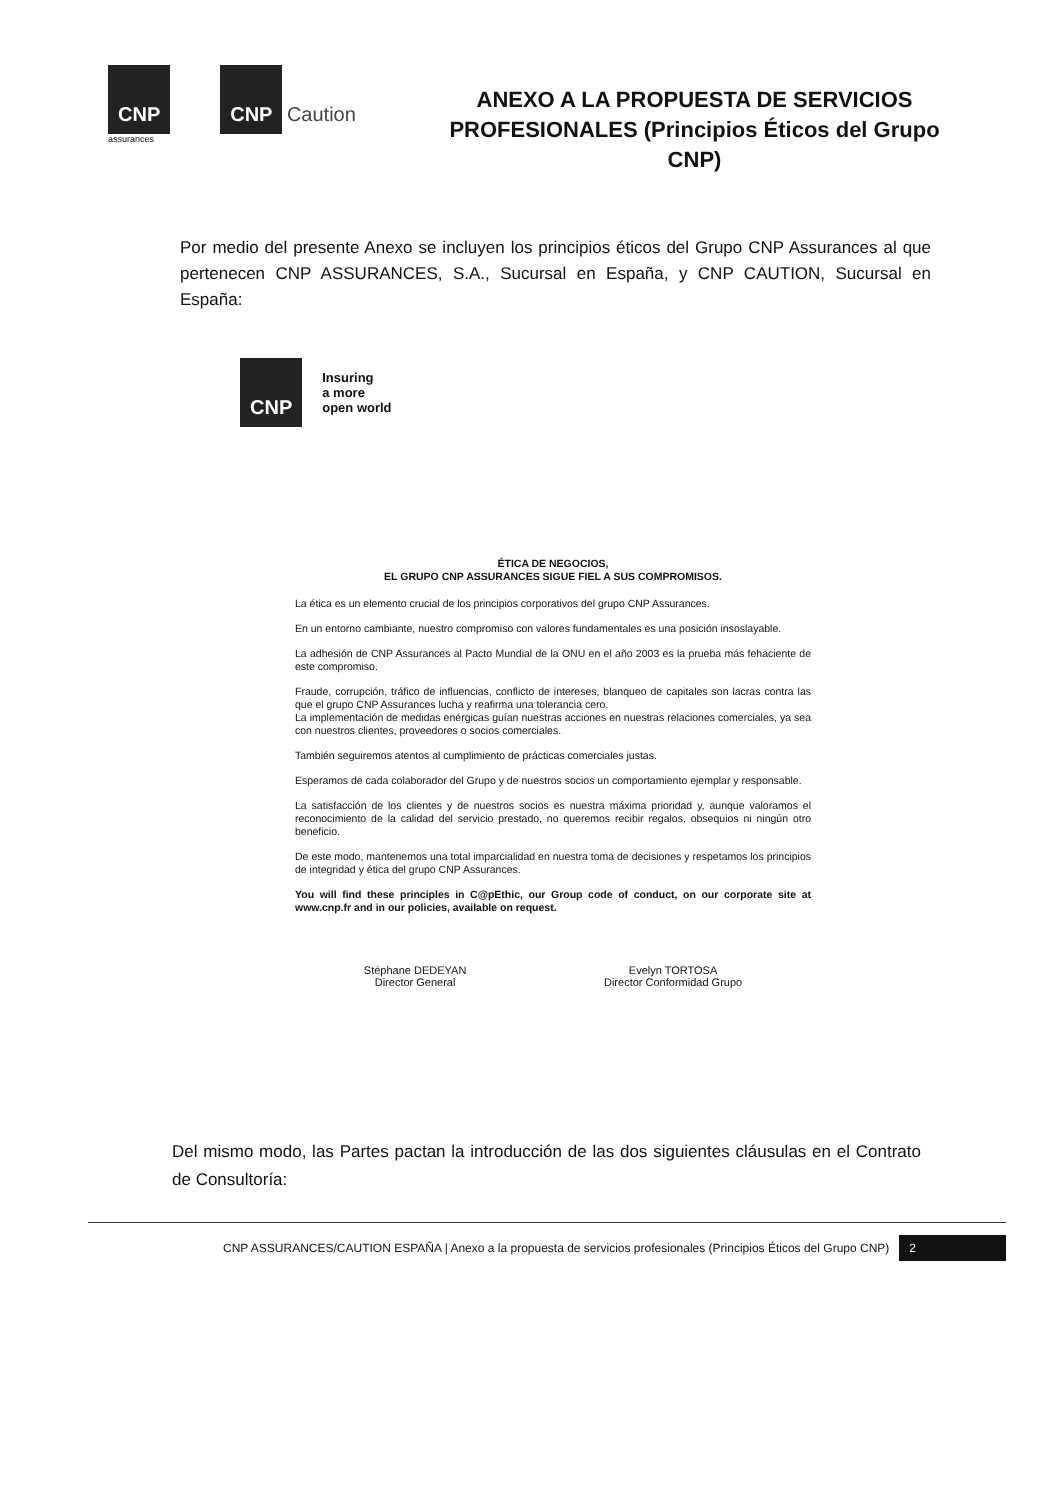CNP
assurances
CNP Caution
ANEXO A LA PROPUESTA DE SERVICIOS PROFESIONALES (Principios Éticos del Grupo CNP)
Por medio del presente Anexo se incluyen los principios éticos del Grupo CNP Assurances al que pertenecen CNP ASSURANCES, S.A., Sucursal en España, y CNP CAUTION, Sucursal en España:
CNP
Insuring
a more
open world
ÉTICA DE NEGOCIOS,
EL GRUPO CNP ASSURANCES SIGUE FIEL A SUS COMPROMISOS.
La ética es un elemento crucial de los principios corporativos del grupo CNP Assurances.
En un entorno cambiante, nuestro compromiso con valores fundamentales es una posición insoslayable.
La adhesión de CNP Assurances al Pacto Mundial de la ONU en el año 2003 es la prueba más fehaciente de este compromiso.
Fraude, corrupción, tráfico de influencias, conflicto de intereses, blanqueo de capitales son lacras contra las que el grupo CNP Assurances lucha y reafirma una tolerancia cero.
La implementación de medidas enérgicas guían nuestras acciones en nuestras relaciones comerciales, ya sea con nuestros clientes, proveedores o socios comerciales.
También seguiremos atentos al cumplimiento de prácticas comerciales justas.
Esperamos de cada colaborador del Grupo y de nuestros socios un comportamiento ejemplar y responsable.
La satisfacción de los clientes y de nuestros socios es nuestra máxima prioridad y, aunque valoramos el reconocimiento de la calidad del servicio prestado, no queremos recibir regalos, obsequios ni ningún otro beneficio.
De este modo, mantenemos una total imparcialidad en nuestra toma de decisiones y respetamos los principios de integridad y ética del grupo CNP Assurances.
You will find these principles in C@pEthic, our Group code of conduct, on our corporate site at www.cnp.fr and in our policies, available on request.
Stéphane DEDEYAN
Director General
Evelyn TORTOSA
Director Conformidad Grupo
Del mismo modo, las Partes pactan la introducción de las dos siguientes cláusulas en el Contrato de Consultoría:
CNP ASSURANCES/CAUTION ESPAÑA | Anexo a la propuesta de servicios profesionales (Principios Éticos del Grupo CNP) 2